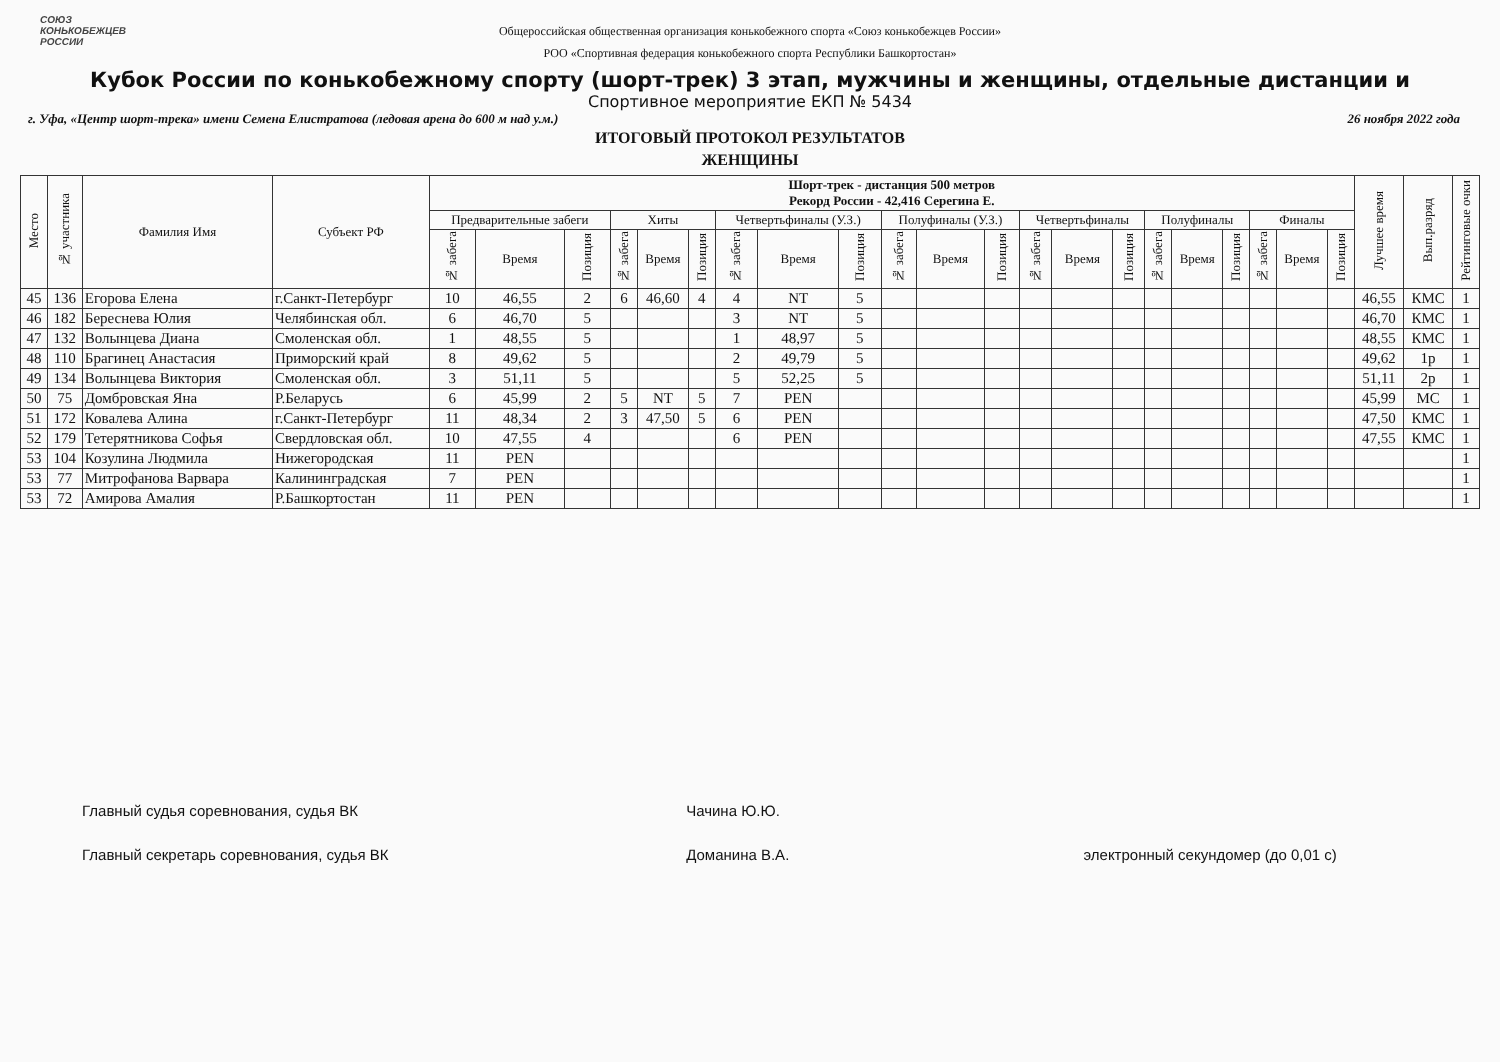СОЮЗ
КОНЬКОБЕЖЦЕВ
РОССИИ
Общероссийская общественная организация конькобежного спорта «Союз конькобежцев России»
РОО «Спортивная федерация конькобежного спорта Республики Башкортостан»
Кубок России по конькобежному спорту (шорт-трек) 3 этап, мужчины и женщины, отдельные дистанции и
Спортивное мероприятие ЕКП № 5434
г. Уфа, «Центр шорт-трека» имени Семена Елистратова (ледовая арена до 600 м над у.м.) 26 ноября 2022 года
ИТОГОВЫЙ ПРОТОКОЛ РЕЗУЛЬТАТОВ
ЖЕНЩИНЫ
| Место | № участника | Фамилия Имя | Субъект РФ | Шорт-трек - дистанция 500 метров Рекорд России - 42,416 Серегина Е. | | | | | | | | | | | | | | | | | | | | | Лучшее время | Вып.разряд | Рейтинговые очки |
| --- | --- | --- | --- | --- | --- | --- | --- | --- | --- | --- | --- | --- | --- | --- | --- | --- | --- | --- | --- | --- | --- | --- | --- | --- | --- | --- | --- |
| | | | | Предварительные забеги | | | Хиты | | | Четвертьфиналы (У.З.) | | | Полуфиналы (У.З.) | | | Четвертьфиналы | | | Полуфиналы | | | Финалы | | | | | |
| | | | | № забега | Время | Позиция | № забега | Время | Позиция | № забега | Время | Позиция | № забега | Время | Позиция | № забега | Время | Позиция | № забега | Время | Позиция | № забега | Время | Позиция | | | |
| 45 | 136 | Егорова Елена | г.Санкт-Петербург | 10 | 46,55 | 2 | 6 | 46,60 | 4 | 4 | NT | 5 | | | | | | | | | | | | | 46,55 | КМС | 1 |
| 46 | 182 | Береснева Юлия | Челябинская обл. | 6 | 46,70 | 5 | | | | 3 | NT | 5 | | | | | | | | | | | | | 46,70 | КМС | 1 |
| 47 | 132 | Волынцева Диана | Смоленская обл. | 1 | 48,55 | 5 | | | | 1 | 48,97 | 5 | | | | | | | | | | | | | 48,55 | КМС | 1 |
| 48 | 110 | Брагинец Анастасия | Приморский край | 8 | 49,62 | 5 | | | | 2 | 49,79 | 5 | | | | | | | | | | | | | 49,62 | 1р | 1 |
| 49 | 134 | Волынцева Виктория | Смоленская обл. | 3 | 51,11 | 5 | | | | 5 | 52,25 | 5 | | | | | | | | | | | | | 51,11 | 2р | 1 |
| 50 | 75 | Домбровская Яна | Р.Беларусь | 6 | 45,99 | 2 | 5 | NT | 5 | 7 | PEN | | | | | | | | | | | | | | 45,99 | МС | 1 |
| 51 | 172 | Ковалева Алина | г.Санкт-Петербург | 11 | 48,34 | 2 | 3 | 47,50 | 5 | 6 | PEN | | | | | | | | | | | | | | 47,50 | КМС | 1 |
| 52 | 179 | Тетерятникова Софья | Свердловская обл. | 10 | 47,55 | 4 | | | | 6 | PEN | | | | | | | | | | | | | | 47,55 | КМС | 1 |
| 53 | 104 | Козулина Людмила | Нижегородская | 11 | PEN | | | | | | | | | | | | | | | | | | | | | | 1 |
| 53 | 77 | Митрофанова Варвара | Калининградская | 7 | PEN | | | | | | | | | | | | | | | | | | | | | | 1 |
| 53 | 72 | Амирова Амалия | Р.Башкортостан | 11 | PEN | | | | | | | | | | | | | | | | | | | | | | 1 |
Главный судья соревнования, судья ВК Чачина Ю.Ю.
Главный секретарь соревнования, судья ВК Доманина В.А. электронный секундомер (до 0,01 с)